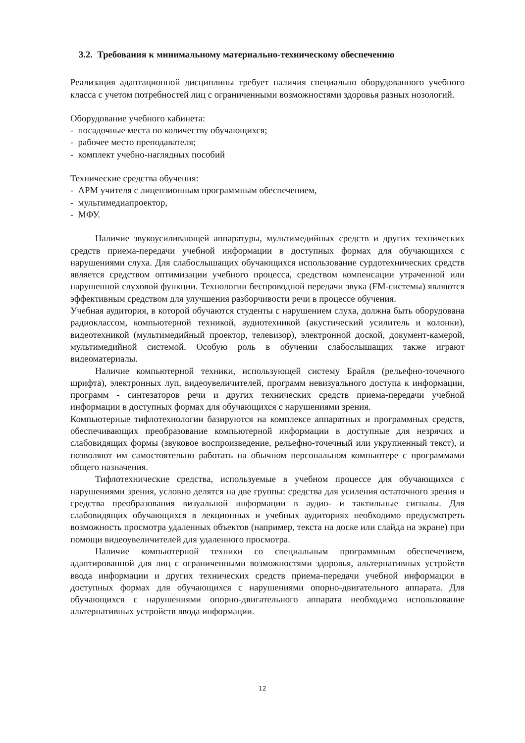3.2. Требования к минимальному материально-техническому обеспечению
Реализация адаптационной дисциплины требует наличия специально оборудованного учебного класса с учетом потребностей лиц с ограниченными возможностями здоровья разных нозологий.
Оборудование учебного кабинета:
- посадочные места по количеству обучающихся;
- рабочее место преподавателя;
- комплект учебно-наглядных пособий
Технические средства обучения:
- АРМ учителя с лицензионным программным обеспечением,
- мультимедиапроектор,
- МФУ.
Наличие звукоусиливающей аппаратуры, мультимедийных средств и других технических средств приема-передачи учебной информации в доступных формах для обучающихся с нарушениями слуха. Для слабослышащих обучающихся использование сурдотехнических средств является средством оптимизации учебного процесса, средством компенсации утраченной или нарушенной слуховой функции. Технологии беспроводной передачи звука (FM-системы) являются эффективным средством для улучшения разборчивости речи в процессе обучения.
Учебная аудитория, в которой обучаются студенты с нарушением слуха, должна быть оборудована радиоклассом, компьютерной техникой, аудиотехникой (акустический усилитель и колонки), видеотехникой (мультимедийный проектор, телевизор), электронной доской, документ-камерой, мультимедийной системой. Особую роль в обучении слабослышащих также играют видеоматериалы.
Наличие компьютерной техники, использующей систему Брайля (рельефно-точечного шрифта), электронных луп, видеоувеличителей, программ невизуального доступа к информации, программ - синтезаторов речи и других технических средств приема-передачи учебной информации в доступных формах для обучающихся с нарушениями зрения.
Компьютерные тифлотехнологии базируются на комплексе аппаратных и программных средств, обеспечивающих преобразование компьютерной информации в доступные для незрячих и слабовидящих формы (звуковое воспроизведение, рельефно-точечный или укрупненный текст), и позволяют им самостоятельно работать на обычном персональном компьютере с программами общего назначения.
Тифлотехнические средства, используемые в учебном процессе для обучающихся с нарушениями зрения, условно делятся на две группы: средства для усиления остаточного зрения и средства преобразования визуальной информации в аудио- и тактильные сигналы. Для слабовидящих обучающихся в лекционных и учебных аудиториях необходимо предусмотреть возможность просмотра удаленных объектов (например, текста на доске или слайда на экране) при помощи видеоувеличителей для удаленного просмотра.
Наличие компьютерной техники со специальным программным обеспечением, адаптированной для лиц с ограниченными возможностями здоровья, альтернативных устройств ввода информации и других технических средств приема-передачи учебной информации в доступных формах для обучающихся с нарушениями опорно-двигательного аппарата. Для обучающихся с нарушениями опорно-двигательного аппарата необходимо использование альтернативных устройств ввода информации.
12